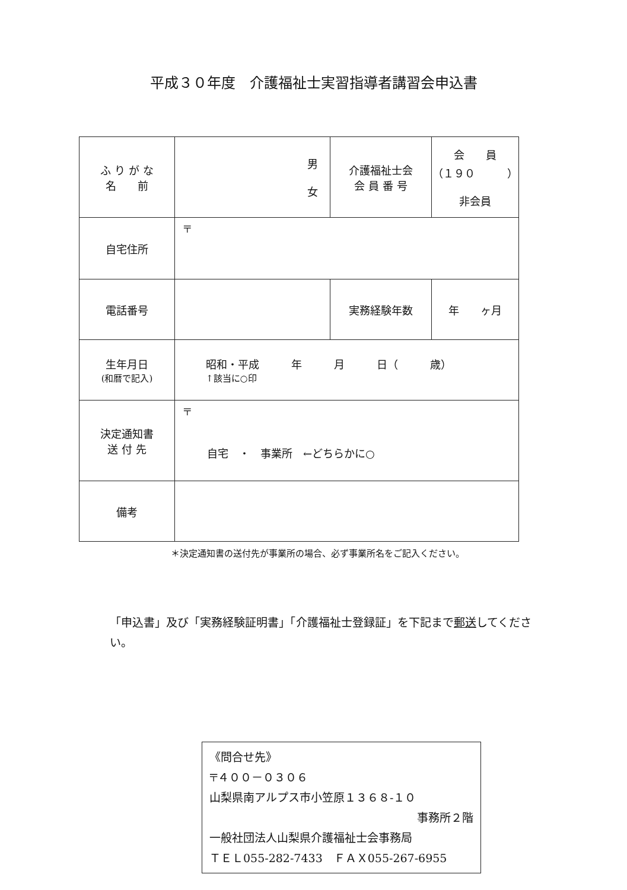平成３０年度　介護福祉士実習指導者講習会申込書
| ふ り が な 名 前 | 男 女 | 介護福祉士会 会 員 番 号 | 会 員 （１９０ ） 非会員 |
| 自宅住所 | 〒 | | |
| 電話番号 | | 実務経験年数 | 年 ヶ月 |
| 生年月日 (和暦で記入) | 昭和・平成 年 月 日（ 歳） ↑該当に○印 | | |
| 決定通知書 送 付 先 | 〒 自宅 ・ 事業所 ←どちらかに○ | | |
| 備考 | | | |
＊決定通知書の送付先が事業所の場合、必ず事業所名をご記入ください。
「申込書」及び「実務経験証明書」「介護福祉士登録証」を下記まで郵送してください。
《問合せ先》
〒４００－０３０６
山梨県南アルプス市小笠原１３６８-１０
事務所２階
一般社団法人山梨県介護福祉士会事務局
ＴＥＬ055-282-7433　ＦＡＸ055-267-6955